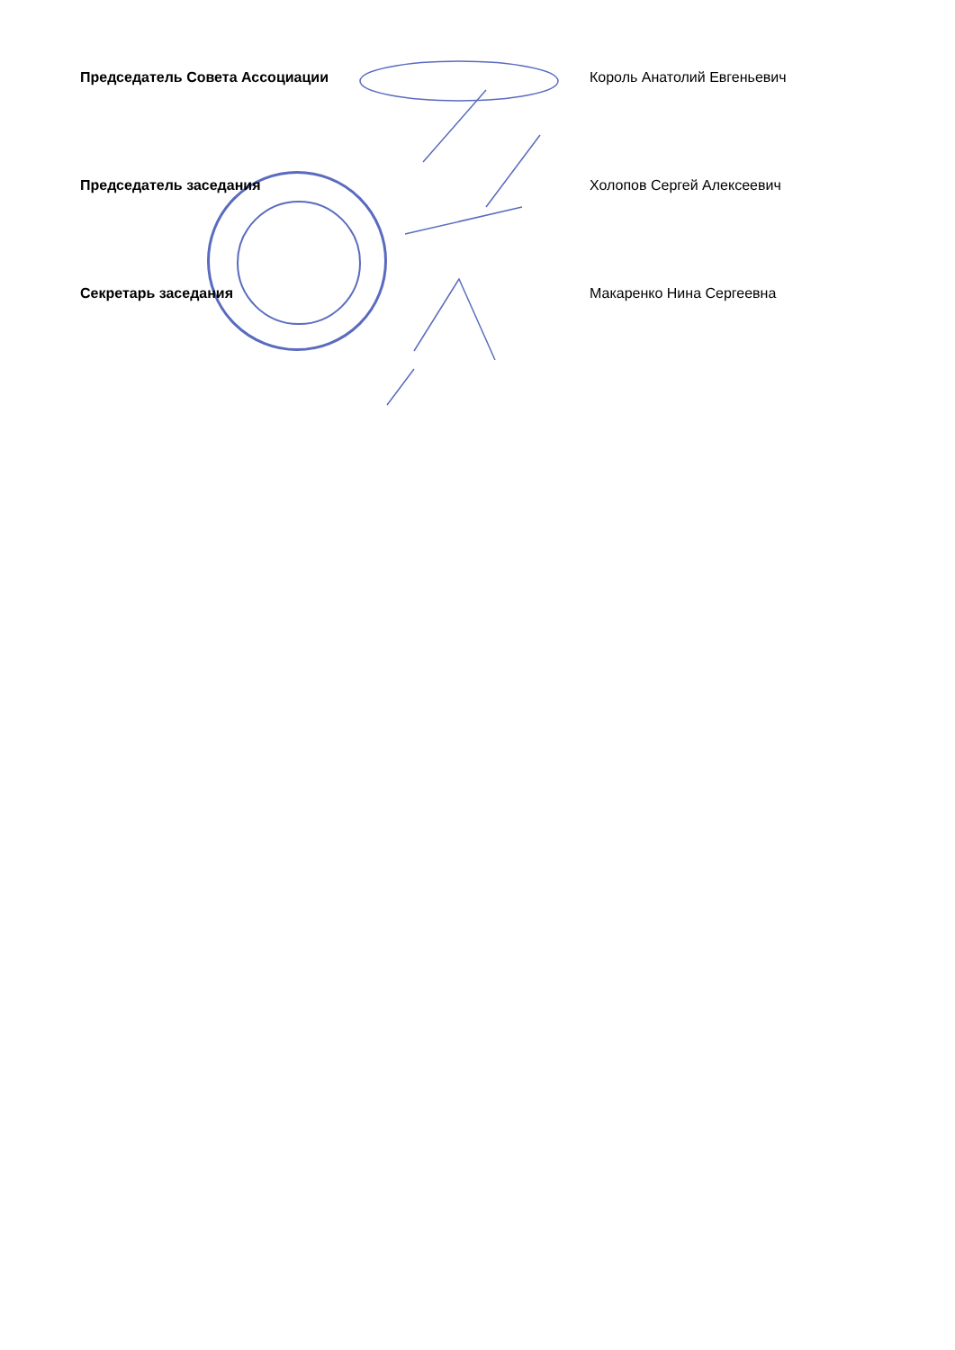Председатель Совета Ассоциации Король Анатолий Евгеньевич
Председатель заседания Холопов Сергей Алексеевич
Секретарь заседания Макаренко Нина Сергеевна